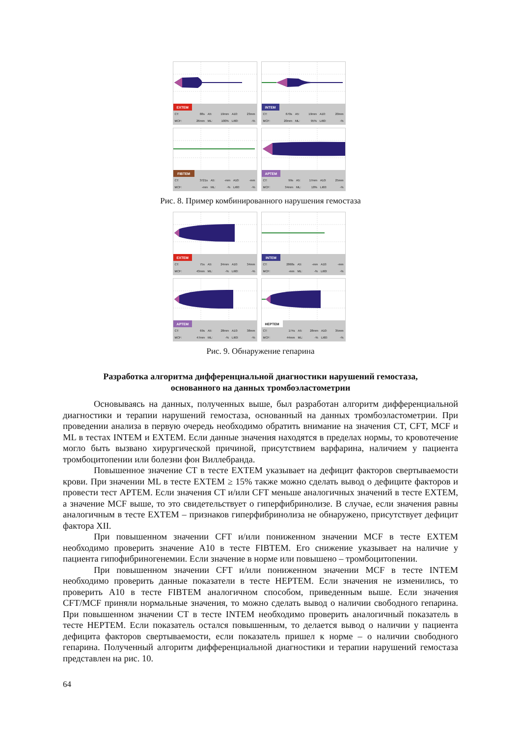| EXTEM | | | | | |
| CT: | 88s | A5: | 19mm | A10: | 23mm |
| MCF: | 26mm | ML: | 100% | LI60: | -% |
| INTEM | | | | | |
| CT: | 670s | A5: | 19mm | A10: | 20mm |
| MCF: | 20mm | ML: | 95% | LI60: | -% |
| FIBTEM | | | | | |
| CT: | 3721s | A5: | -mm | A10: | -mm |
| MCF: | -mm | ML: | -% | LI60: | -% |
| APTEM | | | | | |
| CT: | 99s | A5: | 17mm | A10: | 25mm |
| MCF: | 34mm | ML: | 18% | LI60: | -% |
Рис. 8. Пример комбинированного нарушения гемостаза
| EXTEM | | | | | |
| CT: | 75s | A5: | 24mm | A10: | 34mm |
| MCF: | 43mm | ML: | -% | LI60: | -% |
| INTEM | | | | | |
| CT: | 2868s | A5: | -mm | A10: | -mm |
| MCF: | -mm | ML: | -% | LI60: | -% |
| APTEM | | | | | |
| CT: | 69s | A5: | 28mm | A10: | 38mm |
| MCF: | 47mm | ML: | -% | LI60: | -% |
| HEPTEM | | | | | |
| CT: | 174s | A5: | 28mm | A10: | 35mm |
| MCF: | 44mm | ML: | -% | LI60: | -% |
Рис. 9. Обнаружение гепарина
Разработка алгоритма дифференциальной диагностики нарушений гемостаза,
основанного на данных тромбоэластометрии
Основываясь на данных, полученных выше, был разработан алгоритм дифференциальной диагностики и терапии нарушений гемостаза, основанный на данных тромбоэластометрии. При проведении анализа в первую очередь необходимо обратить внимание на значения CT, CFT, MCF и ML в тестах INTEM и EXTEM. Если данные значения находятся в пределах нормы, то кровотечение могло быть вызвано хирургической причиной, присутствием варфарина, наличием у пациента тромбоцитопении или болезни фон Виллебранда.
Повышенное значение CT в тесте EXTEM указывает на дефицит факторов свертываемости крови. При значении ML в тесте EXTEM ≥ 15% также можно сделать вывод о дефиците факторов и провести тест APTEM. Если значения CT и/или CFT меньше аналогичных значений в тесте EXTEM, а значение MCF выше, то это свидетельствует о гиперфибринолизе. В случае, если значения равны аналогичным в тесте EXTEM – признаков гиперфибринолиза не обнаружено, присутствует дефицит фактора XII.
При повышенном значении CFT и/или пониженном значении MCF в тесте EXTEM необходимо проверить значение A10 в тесте FIBTEM. Его снижение указывает на наличие у пациента гипофибриногенемии. Если значение в норме или повышено – тромбоцитопении.
При повышенном значении CFT и/или пониженном значении MCF в тесте INTEM необходимо проверить данные показатели в тесте HEPTEM. Если значения не изменились, то проверить A10 в тесте FIBTEM аналогичном способом, приведенным выше. Если значения CFT/MCF приняли нормальные значения, то можно сделать вывод о наличии свободного гепарина. При повышенном значении CT в тесте INTEM необходимо проверить аналогичный показатель в тесте HEPTEM. Если показатель остался повышенным, то делается вывод о наличии у пациента дефицита факторов свертываемости, если показатель пришел к норме – о наличии свободного гепарина. Полученный алгоритм дифференциальной диагностики и терапии нарушений гемостаза представлен на рис. 10.
64